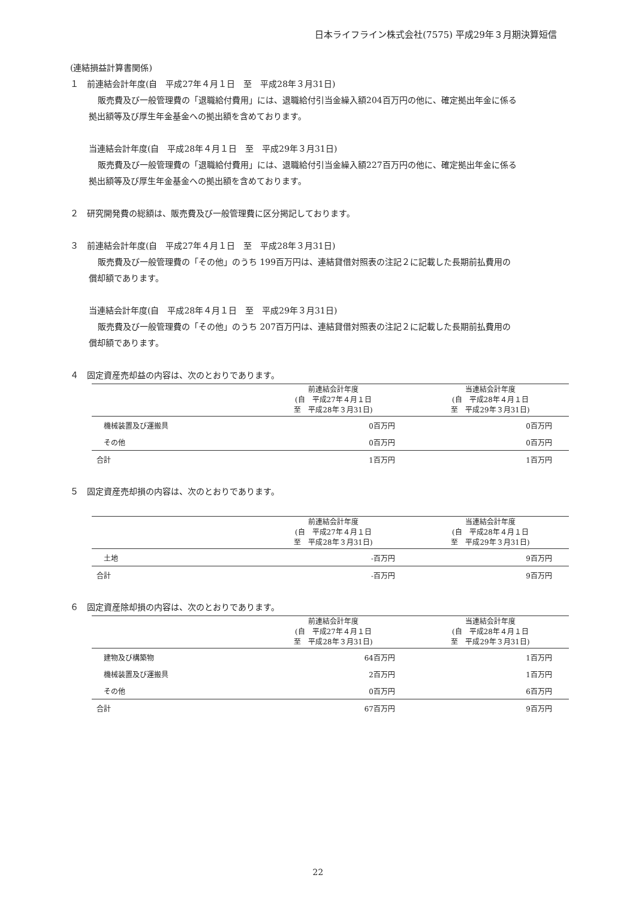日本ライフライン株式会社(7575) 平成29年３月期決算短信
(連結損益計算書関係)
１　前連結会計年度(自　平成27年４月１日　至　平成28年３月31日)
販売費及び一般管理費の「退職給付費用」には、退職給付引当金繰入額204百万円の他に、確定拠出年金に係る
拠出額等及び厚生年金基金への拠出額を含めております。
当連結会計年度(自　平成28年４月１日　至　平成29年３月31日)
販売費及び一般管理費の「退職給付費用」には、退職給付引当金繰入額227百万円の他に、確定拠出年金に係る
拠出額等及び厚生年金基金への拠出額を含めております。
２　研究開発費の総額は、販売費及び一般管理費に区分掲記しております。
３　前連結会計年度(自　平成27年４月１日　至　平成28年３月31日)
販売費及び一般管理費の「その他」のうち 199百万円は、連結貸借対照表の注記２に記載した長期前払費用の
償却額であります。
当連結会計年度(自　平成28年４月１日　至　平成29年３月31日)
販売費及び一般管理費の「その他」のうち 207百万円は、連結貸借対照表の注記２に記載した長期前払費用の
償却額であります。
４　固定資産売却益の内容は、次のとおりであります。
| | 前連結会計年度 (自 平成27年４月１日 至 平成28年３月31日) | 当連結会計年度 (自 平成28年４月１日 至 平成29年３月31日) |
| --- | --- | --- |
| 機械装置及び運搬具 | 0百万円 | 0百万円 |
| その他 | 0百万円 | 0百万円 |
| 合計 | 1百万円 | 1百万円 |
５　固定資産売却損の内容は、次のとおりであります。
| | 前連結会計年度 (自 平成27年４月１日 至 平成28年３月31日) | 当連結会計年度 (自 平成28年４月１日 至 平成29年３月31日) |
| --- | --- | --- |
| 土地 | -百万円 | 9百万円 |
| 合計 | -百万円 | 9百万円 |
６　固定資産除却損の内容は、次のとおりであります。
| | 前連結会計年度 (自 平成27年４月１日 至 平成28年３月31日) | 当連結会計年度 (自 平成28年４月１日 至 平成29年３月31日) |
| --- | --- | --- |
| 建物及び構築物 | 64百万円 | 1百万円 |
| 機械装置及び運搬具 | 2百万円 | 1百万円 |
| その他 | 0百万円 | 6百万円 |
| 合計 | 67百万円 | 9百万円 |
22